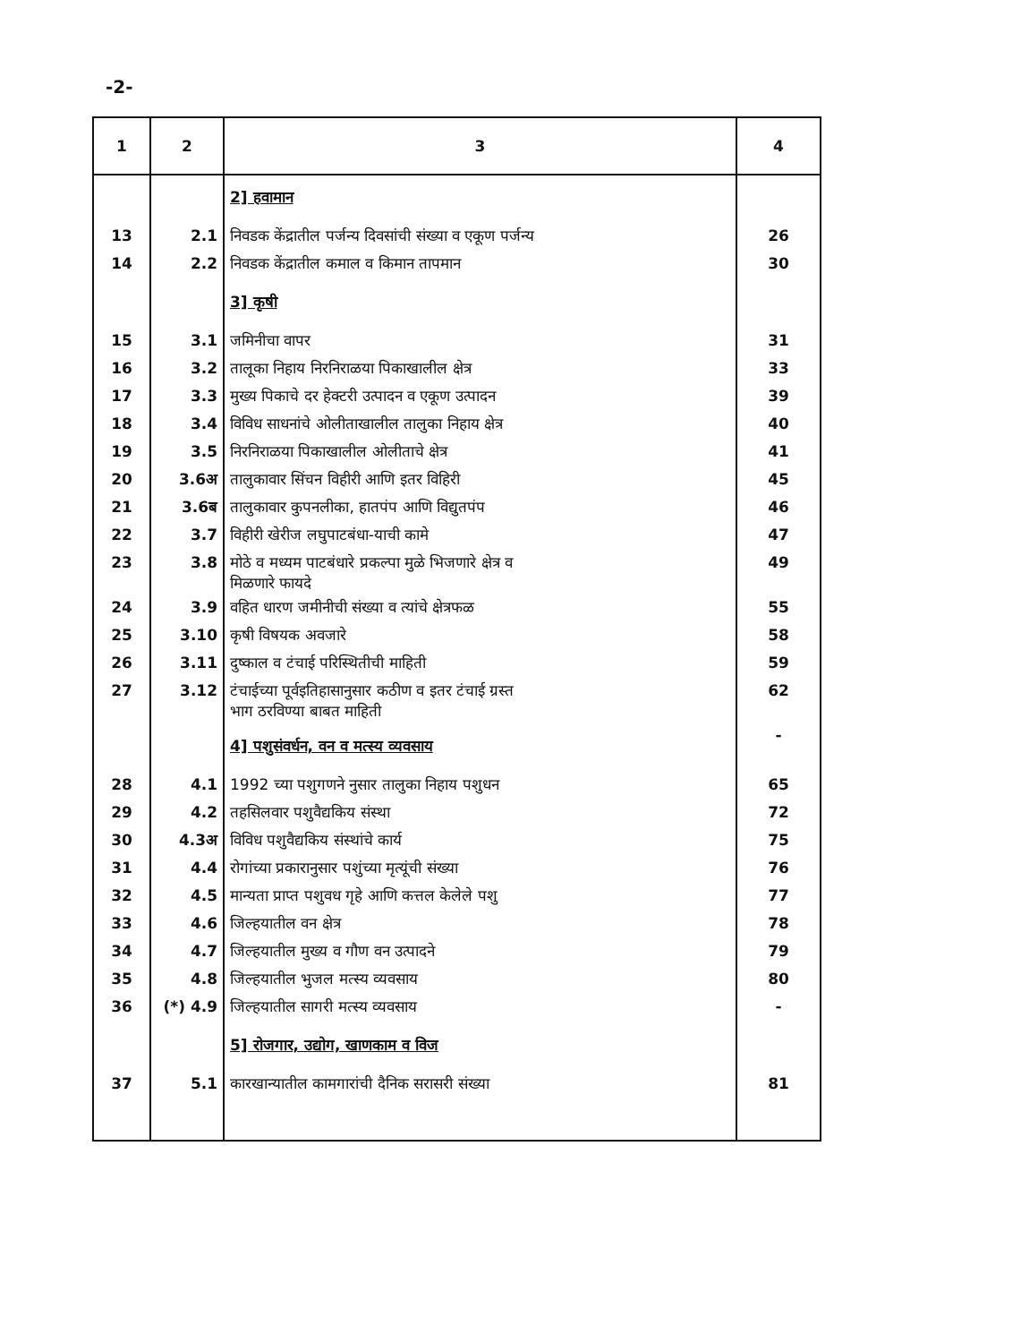-2-
| 1 | 2 | 3 | 4 |
| --- | --- | --- | --- |
| | | 2] हवामान | |
| 13 | 2.1 | निवडक केंद्रातील पर्जन्य दिवसांची संख्या व एकूण पर्जन्य | 26 |
| 14 | 2.2 | निवडक केंद्रातील कमाल व किमान तापमान | 30 |
| | | 3] कृषी | |
| 15 | 3.1 | जमिनीचा वापर | 31 |
| 16 | 3.2 | तालूका निहाय निरनिराळया पिकाखालील क्षेत्र | 33 |
| 17 | 3.3 | मुख्य पिकाचे दर हेक्टरी उत्पादन व एकूण उत्पादन | 39 |
| 18 | 3.4 | विविध साधनांचे ओलीताखालील तालुका निहाय क्षेत्र | 40 |
| 19 | 3.5 | निरनिराळया पिकाखालील ओलीताचे क्षेत्र | 41 |
| 20 | 3.6अ | तालुकावार सिंचन विहीरी आणि इतर विहिरी | 45 |
| 21 | 3.6ब | तालुकावार कुपनलीका, हातपंप आणि विद्युतपंप | 46 |
| 22 | 3.7 | विहीरी खेरीज लघुपाटबंधा-याची कामे | 47 |
| 23 | 3.8 | मोठे व मध्यम पाटबंधारे प्रकल्पा मुळे भिजणारे क्षेत्र व मिळणारे फायदे | 49 |
| 24 | 3.9 | वहित धारण जमीनीची संख्या व त्यांचे क्षेत्रफळ | 55 |
| 25 | 3.10 | कृषी विषयक अवजारे | 58 |
| 26 | 3.11 | दुष्काल व टंचाई परिस्थितीची माहिती | 59 |
| 27 | 3.12 | टंचाईच्या पूर्वइतिहासानुसार कठीण व इतर टंचाई ग्रस्त भाग ठरविण्या बाबत माहिती | 62 |
| | | 4] पशुसंवर्धन, वन व मत्स्य व्यवसाय | - |
| 28 | 4.1 | 1992 च्या पशुगणने नुसार तालुका निहाय पशुधन | 65 |
| 29 | 4.2 | तहसिलवार पशुवैद्यकिय संस्था | 72 |
| 30 | 4.3अ | विविध पशुवैद्यकिय संस्थांचे कार्य | 75 |
| 31 | 4.4 | रोगांच्या प्रकारानुसार पशुंच्या मृत्यूंची संख्या | 76 |
| 32 | 4.5 | मान्यता प्राप्त पशुवध गृहे आणि कत्तल केलेले पशु | 77 |
| 33 | 4.6 | जिल्हयातील वन क्षेत्र | 78 |
| 34 | 4.7 | जिल्हयातील मुख्य व गौण वन उत्पादने | 79 |
| 35 | 4.8 | जिल्हयातील भुजल मत्स्य व्यवसाय | 80 |
| 36 | (*) 4.9 | जिल्हयातील सागरी मत्स्य व्यवसाय | - |
| | | 5] रोजगार, उद्योग, खाणकाम व विज | |
| 37 | 5.1 | कारखान्यातील कामगारांची दैनिक सरासरी संख्या | 81 |